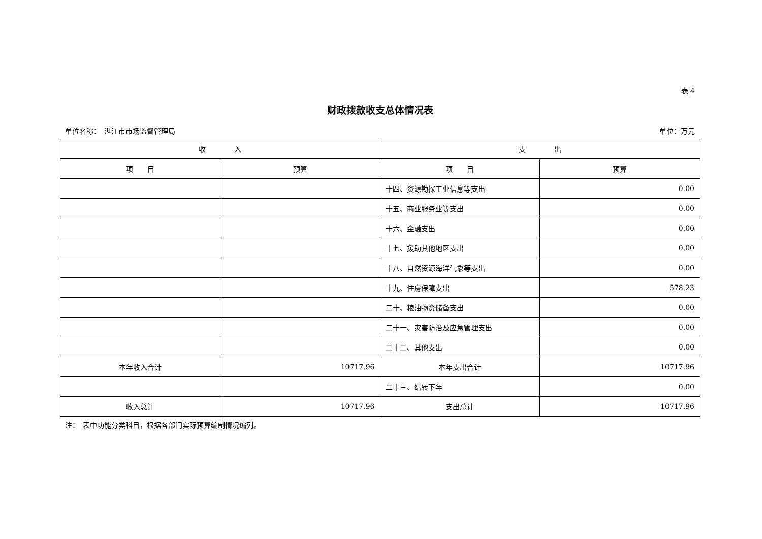表 4
财政拨款收支总体情况表
单位名称：　湛江市市场监督管理局 单位：万元
| 收 入 | | 支 出 | |
| --- | --- | --- | --- |
| 项 目 | 预算 | 项 目 | 预算 |
| | | 十四、资源勘探工业信息等支出 | 0.00 |
| | | 十五、商业服务业等支出 | 0.00 |
| | | 十六、金融支出 | 0.00 |
| | | 十七、援助其他地区支出 | 0.00 |
| | | 十八、自然资源海洋气象等支出 | 0.00 |
| | | 十九、住房保障支出 | 578.23 |
| | | 二十、粮油物资储备支出 | 0.00 |
| | | 二十一、灾害防治及应急管理支出 | 0.00 |
| | | 二十二、其他支出 | 0.00 |
| 本年收入合计 | 10717.96 | 本年支出合计 | 10717.96 |
| | | 二十三、结转下年 | 0.00 |
| 收入总计 | 10717.96 | 支出总计 | 10717.96 |
注：　表中功能分类科目，根据各部门实际预算编制情况编列。